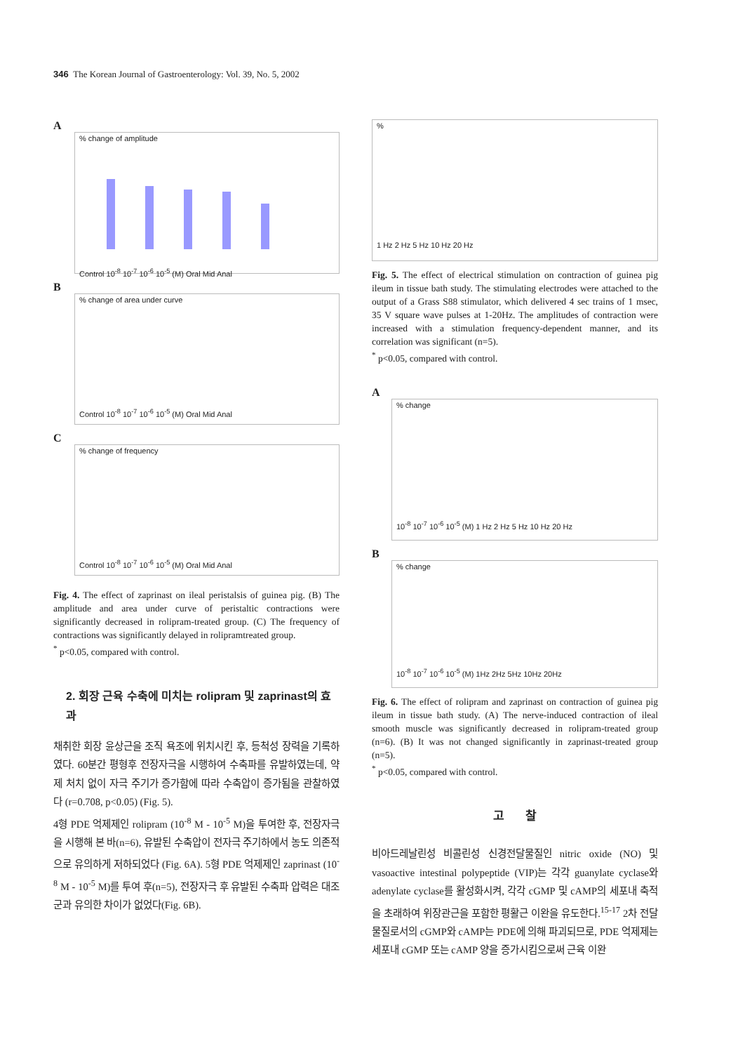346 The Korean Journal of Gastroenterology: Vol. 39, No. 5, 2002
A
% change of amplitude
Control 10<sup>-8</sup> 10<sup>-7</sup> 10<sup>-6</sup> 10<sup>-5</sup> (M) Oral Mid Anal
B
% change of area under curve
Control 10<sup>-8</sup> 10<sup>-7</sup> 10<sup>-6</sup> 10<sup>-5</sup> (M) Oral Mid Anal
C
% change of frequency
Control 10<sup>-8</sup> 10<sup>-7</sup> 10<sup>-6</sup> 10<sup>-5</sup> (M) Oral Mid Anal
Fig. 4. The effect of zaprinast on ileal peristalsis of guinea pig. (B) The amplitude and area under curve of peristaltic contractions were significantly decreased in rolipram-treated group. (C) The frequency of contractions was significantly delayed in rolipramtreated group.
<sup>*</sup> p<0.05, compared with control.
2. 회장 근육 수축에 미치는 rolipram 및 zaprinast의 효과
채취한 회장 윤상근을 조직 욕조에 위치시킨 후, 등척성 장력을 기록하였다. 60분간 평형후 전장자극을 시행하여 수축파를 유발하였는데, 약제 처치 없이 자극 주기가 증가함에 따라 수축압이 증가됨을 관찰하였다 (r=0.708, p<0.05) (Fig. 5).
4형 PDE 억제제인 rolipram (10<sup>-8</sup> M - 10<sup>-5</sup> M)을 투여한 후, 전장자극을 시행해 본 바(n=6), 유발된 수축압이 전자극 주기하에서 농도 의존적으로 유의하게 저하되었다 (Fig. 6A). 5형 PDE 억제제인 zaprinast (10<sup>-8</sup> M - 10<sup>-5</sup> M)를 투여 후(n=5), 전장자극 후 유발된 수축파 압력은 대조군과 유의한 차이가 없었다(Fig. 6B).
%
1 Hz 2 Hz 5 Hz 10 Hz 20 Hz
Fig. 5. The effect of electrical stimulation on contraction of guinea pig ileum in tissue bath study. The stimulating electrodes were attached to the output of a Grass S88 stimulator, which delivered 4 sec trains of 1 msec, 35 V square wave pulses at 1-20Hz. The amplitudes of contraction were increased with a stimulation frequency-dependent manner, and its correlation was significant (n=5).
<sup>*</sup> p<0.05, compared with control.
A
% change
10<sup>-8</sup> 10<sup>-7</sup> 10<sup>-6</sup> 10<sup>-5</sup> (M) 1 Hz 2 Hz 5 Hz 10 Hz 20 Hz
B
% change
10<sup>-8</sup> 10<sup>-7</sup> 10<sup>-6</sup> 10<sup>-5</sup> (M) 1Hz 2Hz 5Hz 10Hz 20Hz
Fig. 6. The effect of rolipram and zaprinast on contraction of guinea pig ileum in tissue bath study. (A) The nerve-induced contraction of ileal smooth muscle was significantly decreased in rolipram-treated group (n=6). (B) It was not changed significantly in zaprinast-treated group (n=5).
<sup>*</sup> p<0.05, compared with control.
고 찰
비아드레날린성 비콜린성 신경전달물질인 nitric oxide (NO) 및 vasoactive intestinal polypeptide (VIP)는 각각 guanylate cyclase와 adenylate cyclase를 활성화시켜, 각각 cGMP 및 cAMP의 세포내 축적을 초래하여 위장관근을 포함한 평활근 이완을 유도한다.<sup>15-17</sup> 2차 전달물질로서의 cGMP와 cAMP는 PDE에 의해 파괴되므로, PDE 억제제는 세포내 cGMP 또는 cAMP 양을 증가시킴으로써 근육 이완